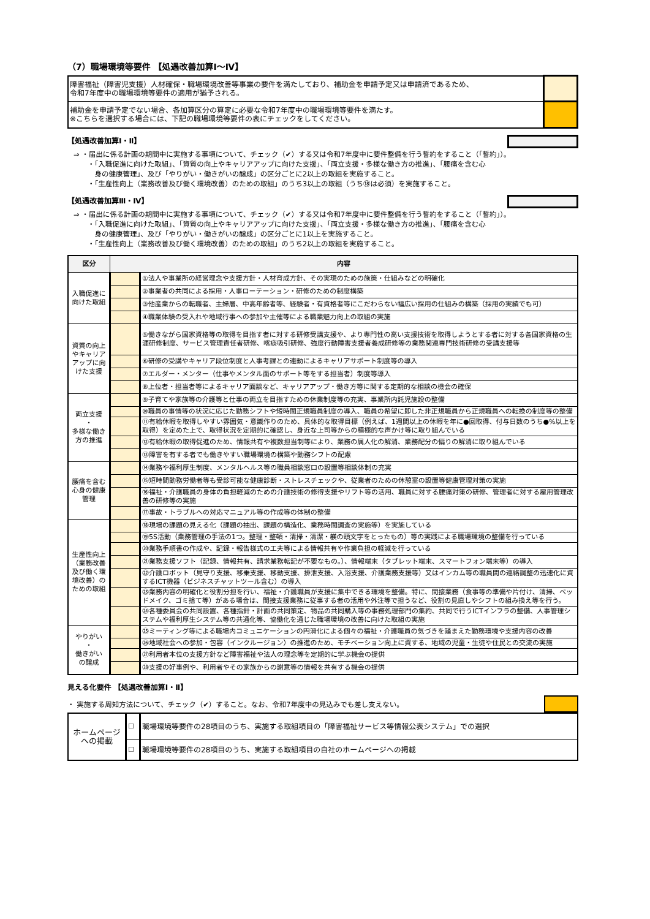（7）職場環境等要件 【処遇改善加算Ⅰ～Ⅳ】
| 障害福祉（障害児支援）人材確保・職場環境改善等事業の要件を満たしており、補助金を申請予定又は申請済であるため、 令和7年度中の職場環境等要件の適用が猶予される。 | |
| 補助金を申請予定でない場合、各加算区分の算定に必要な令和7年度中の職場環境等要件を満たす。 ※こちらを選択する場合には、下記の職場環境等要件の表にチェックをしてください。 | |
【処遇改善加算Ⅰ・Ⅱ】
⇒ ・届出に係る計画の期間中に実施する事項について、チェック（✔）する又は令和7年度中に要件整備を行う誓約をすること（「誓約」）。
　　・「入職促進に向けた取組」、「資質の向上やキャリアアップに向けた支援」、「両立支援・多様な働き方の推進」、「腰痛を含む心
　　　身の健康管理」、及び「やりがい・働きがいの醸成」の区分ごとに2以上の取組を実施すること。
　　・「生産性向上（業務改善及び働く環境改善）のための取組」のうち3以上の取組（うち⑱は必須）を実施すること。
【処遇改善加算Ⅲ・Ⅳ】
⇒ ・届出に係る計画の期間中に実施する事項について、チェック（✔）する又は令和7年度中に要件整備を行う誓約をすること（「誓約」）。
　　・「入職促進に向けた取組」、「資質の向上やキャリアアップに向けた支援」、「両立支援・多様な働き方の推進」、「腰痛を含む心
　　　身の健康管理」、及び「やりがい・働きがいの醸成」の区分ごとに1以上を実施すること。
　　・「生産性向上（業務改善及び働く環境改善）のための取組」のうち2以上の取組を実施すること。
| 区分 | 内容 | |
| --- | --- | --- |
| 入職促進に向けた取組 | | ①法人や事業所の経営理念や支援方針・人材育成方針、その実現のための施策・仕組みなどの明確化 |
| | | ②事業者の共同による採用・人事ローテーション・研修のための制度構築 |
| | | ③他産業からの転職者、主婦層、中高年齢者等、経験者・有資格者等にこだわらない幅広い採用の仕組みの構築（採用の実績でも可） |
| | | ④職業体験の受入れや地域行事への参加や主催等による職業魅力向上の取組の実施 |
| 資質の向上やキャリアアップに向けた支援 | | ⑤働きながら国家資格等の取得を目指す者に対する研修受講支援や、より専門性の高い支援技術を取得しようとする者に対する各国家資格の生涯研修制度、サービス管理責任者研修、喀痰吸引研修、強度行動障害支援者養成研修等の業務関連専門技術研修の受講支援等 |
| | | ⑥研修の受講やキャリア段位制度と人事考課との連動によるキャリアサポート制度等の導入 |
| | | ⑦エルダー・メンター（仕事やメンタル面のサポート等をする担当者）制度等導入 |
| | | ⑧上位者・担当者等によるキャリア面談など、キャリアアップ・働き方等に関する定期的な相談の機会の確保 |
| 両立支援 ・ 多様な働き方の推進 | | ⑨子育てや家族等の介護等と仕事の両立を目指すための休業制度等の充実、事業所内託児施設の整備 |
| | | ⑩職員の事情等の状況に応じた勤務シフトや短時間正規職員制度の導入、職員の希望に即した非正規職員から正規職員への転換の制度等の整備 |
| | | ⑪有給休暇を取得しやすい雰囲気・意識作りのため、具体的な取得目標（例えば、1週間以上の休暇を年に●回取得、付与日数のうち●%以上を取得）を定めた上で、取得状況を定期的に確認し、身近な上司等からの積極的な声かけ等に取り組んでいる |
| | | ⑫有給休暇の取得促進のため、情報共有や複数担当制等により、業務の属人化の解消、業務配分の偏りの解消に取り組んでいる |
| | | ⑬障害を有する者でも働きやすい職場環境の構築や勤務シフトの配慮 |
| 腰痛を含む心身の健康管理 | | ⑭業務や福利厚生制度、メンタルヘルス等の職員相談窓口の設置等相談体制の充実 |
| | | ⑮短時間勤務労働者等も受診可能な健康診断・ストレスチェックや、従業者のための休憩室の設置等健康管理対策の実施 |
| | | ⑯福祉・介護職員の身体の負担軽減のための介護技術の修得支援やリフト等の活用、職員に対する腰痛対策の研修、管理者に対する雇用管理改善の研修等の実施 |
| | | ⑰事故・トラブルへの対応マニュアル等の作成等の体制の整備 |
| 生産性向上（業務改善及び働く環境改善）のための取組 | | ⑱現場の課題の見える化（課題の抽出、課題の構造化、業務時間調査の実施等）を実施している |
| | | ⑲5S活動（業務管理の手法の1つ。整理・整頓・清掃・清潔・躾の頭文字をとったもの）等の実践による職場環境の整備を行っている |
| | | ⑳業務手順書の作成や、記録・報告様式の工夫等による情報共有や作業負担の軽減を行っている |
| | | ㉑業務支援ソフト（記録、情報共有、請求業務転記が不要なもの。）、情報端末（タブレット端末、スマートフォン端末等）の導入 |
| | | ㉒介護ロボット（見守り支援、移乗支援、移動支援、排泄支援、入浴支援、介護業務支援等）又はインカム等の職員間の連絡調整の迅速化に資するICT機器（ビジネスチャットツール含む）の導入 |
| | | ㉓業務内容の明確化と役割分担を行い、福祉・介護職員が支援に集中できる環境を整備。特に、間接業務（食事等の準備や片付け、清掃、ベッドメイク、ゴミ捨て等）がある場合は、間接支援業務に従事する者の活用や外注等で担うなど、役割の見直しやシフトの組み換え等を行う。 |
| | | ㉔各種委員会の共同設置、各種指針・計画の共同策定、物品の共同購入等の事務処理部門の集約、共同で行うICTインフラの整備、人事管理システムや福利厚生システム等の共通化等、協働化を通じた職場環境の改善に向けた取組の実施 |
| やりがい ・ 働きがい の醸成 | | ㉕ミーティング等による職場内コミュニケーションの円滑化による個々の福祉・介護職員の気づきを踏まえた勤務環境や支援内容の改善 |
| | | ㉖地域社会への参加・包容（インクルージョン）の推進のため、モチベーション向上に資する、地域の児童・生徒や住民との交流の実施 |
| | | ㉗利用者本位の支援方針など障害福祉や法人の理念等を定期的に学ぶ機会の提供 |
| | | ㉘支援の好事例や、利用者やその家族からの謝意等の情報を共有する機会の提供 |
見える化要件 【処遇改善加算Ⅰ・Ⅱ】
・ 実施する周知方法について、チェック（✔）すること。なお、令和7年度中の見込みでも差し支えない。
| ホームページへの掲載 | ☐ | 職場環境等要件の28項目のうち、実施する取組項目の「障害福祉サービス等情報公表システム」での選択 |
| | ☐ | 職場環境等要件の28項目のうち、実施する取組項目の自社のホームページへの掲載 |